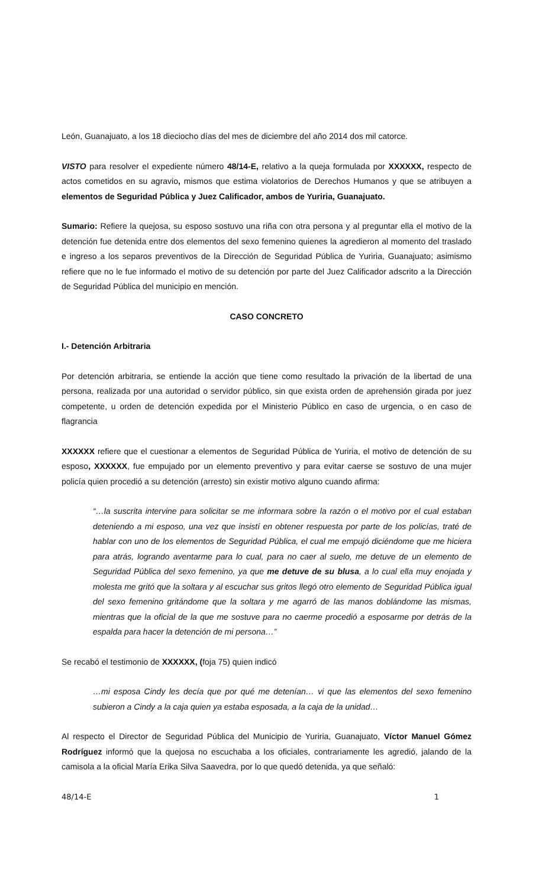León, Guanajuato, a los 18 dieciocho días del mes de diciembre del año 2014 dos mil catorce.
VISTO para resolver el expediente número 48/14-E, relativo a la queja formulada por XXXXXX, respecto de actos cometidos en su agravio, mismos que estima violatorios de Derechos Humanos y que se atribuyen a elementos de Seguridad Pública y Juez Calificador, ambos de Yuriria, Guanajuato.
Sumario: Refiere la quejosa, su esposo sostuvo una riña con otra persona y al preguntar ella el motivo de la detención fue detenida entre dos elementos del sexo femenino quienes la agredieron al momento del traslado e ingreso a los separos preventivos de la Dirección de Seguridad Pública de Yuriria, Guanajuato; asimismo refiere que no le fue informado el motivo de su detención por parte del Juez Calificador adscrito a la Dirección de Seguridad Pública del municipio en mención.
CASO CONCRETO
I.- Detención Arbitraria
Por detención arbitraria, se entiende la acción que tiene como resultado la privación de la libertad de una persona, realizada por una autoridad o servidor público, sin que exista orden de aprehensión girada por juez competente, u orden de detención expedida por el Ministerio Público en caso de urgencia, o en caso de flagrancia
XXXXXX refiere que el cuestionar a elementos de Seguridad Pública de Yuriria, el motivo de detención de su esposo, XXXXXX, fue empujado por un elemento preventivo y para evitar caerse se sostuvo de una mujer policía quien procedió a su detención (arresto) sin existir motivo alguno cuando afirma:
“…la suscrita intervine para solicitar se me informara sobre la razón o el motivo por el cual estaban deteniendo a mi esposo, una vez que insistí en obtener respuesta por parte de los policías, traté de hablar con uno de los elementos de Seguridad Pública, el cual me empujó diciéndome que me hiciera para atrás, logrando aventarme para lo cual, para no caer al suelo, me detuve de un elemento de Seguridad Pública del sexo femenino, ya que me detuve de su blusa, a lo cual ella muy enojada y molesta me gritó que la soltara y al escuchar sus gritos llegó otro elemento de Seguridad Pública igual del sexo femenino gritándome que la soltara y me agarró de las manos doblándome las mismas, mientras que la oficial de la que me sostuve para no caerme procedió a esposarme por detrás de la espalda para hacer la detención de mi persona…”
Se recabó el testimonio de XXXXXX, (foja 75) quien indicó
…mi esposa Cindy les decía que por qué me detenían… vi que las elementos del sexo femenino subieron a Cindy a la caja quien ya estaba esposada, a la caja de la unidad…
Al respecto el Director de Seguridad Pública del Municipio de Yuriria, Guanajuato, Víctor Manuel Gómez Rodríguez informó que la quejosa no escuchaba a los oficiales, contrariamente les agredió, jalando de la camisola a la oficial María Erika Silva Saavedra, por lo que quedó detenida, ya que señaló:
48/14-E 1